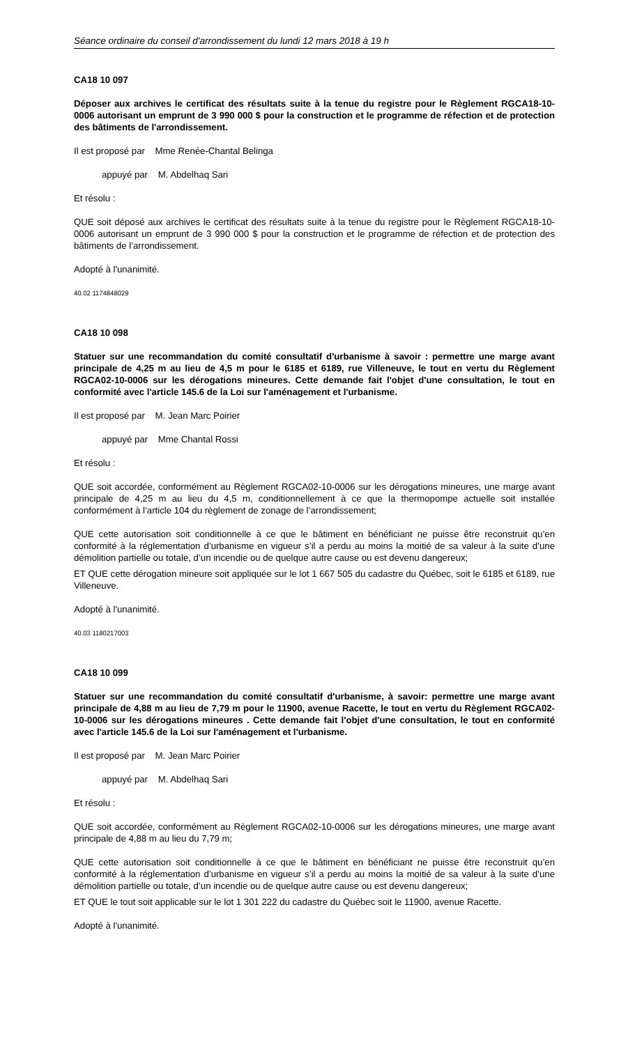Séance ordinaire du conseil d'arrondissement du lundi 12 mars 2018 à 19 h
CA18 10 097
Déposer aux archives le certificat des résultats suite à la tenue du registre pour le Règlement RGCA18-10-0006 autorisant un emprunt de 3 990 000 $ pour la construction et le programme de réfection et de protection des bâtiments de l'arrondissement.
Il est proposé par Mme Renée-Chantal Belinga
appuyé par M. Abdelhaq Sari
Et résolu :
QUE soit déposé aux archives le certificat des résultats suite à la tenue du registre pour le Règlement RGCA18-10-0006 autorisant un emprunt de 3 990 000 $ pour la construction et le programme de réfection et de protection des bâtiments de l’arrondissement.
Adopté à l'unanimité.
40.02 1174848029
CA18 10 098
Statuer sur une recommandation du comité consultatif d'urbanisme à savoir : permettre une marge avant principale de 4,25 m au lieu de 4,5 m pour le 6185 et 6189, rue Villeneuve, le tout en vertu du Règlement RGCA02-10-0006 sur les dérogations mineures. Cette demande fait l'objet d'une consultation, le tout en conformité avec l'article 145.6 de la Loi sur l'aménagement et l'urbanisme.
Il est proposé par M. Jean Marc Poirier
appuyé par Mme Chantal Rossi
Et résolu :
QUE soit accordée, conformément au Règlement RGCA02-10-0006 sur les dérogations mineures, une marge avant principale de 4,25 m au lieu du 4,5 m, conditionnellement à ce que la thermopompe actuelle soit installée conformément à l’article 104 du règlement de zonage de l’arrondissement;
QUE cette autorisation soit conditionnelle à ce que le bâtiment en bénéficiant ne puisse être reconstruit qu’en conformité à la réglementation d’urbanisme en vigueur s’il a perdu au moins la moitié de sa valeur à la suite d’une démolition partielle ou totale, d’un incendie ou de quelque autre cause ou est devenu dangereux;
ET QUE cette dérogation mineure soit appliquée sur le lot 1 667 505 du cadastre du Québec, soit le 6185 et 6189, rue Villeneuve.
Adopté à l'unanimité.
40.03 1180217003
CA18 10 099
Statuer sur une recommandation du comité consultatif d'urbanisme, à savoir: permettre une marge avant principale de 4,88 m au lieu de 7,79 m pour le 11900, avenue Racette, le tout en vertu du Règlement RGCA02-10-0006 sur les dérogations mineures . Cette demande fait l'objet d'une consultation, le tout en conformité avec l'article 145.6 de la Loi sur l'aménagement et l'urbanisme.
Il est proposé par M. Jean Marc Poirier
appuyé par M. Abdelhaq Sari
Et résolu :
QUE soit accordée, conformément au Règlement RGCA02-10-0006 sur les dérogations mineures, une marge avant principale de 4,88 m au lieu du 7,79 m;
QUE cette autorisation soit conditionnelle à ce que le bâtiment en bénéficiant ne puisse être reconstruit qu’en conformité à la réglementation d’urbanisme en vigueur s’il a perdu au moins la moitié de sa valeur à la suite d’une démolition partielle ou totale, d’un incendie ou de quelque autre cause ou est devenu dangereux;
ET QUE le tout soit applicable sur le lot 1 301 222 du cadastre du Québec soit le 11900, avenue Racette.
Adopté à l'unanimité.